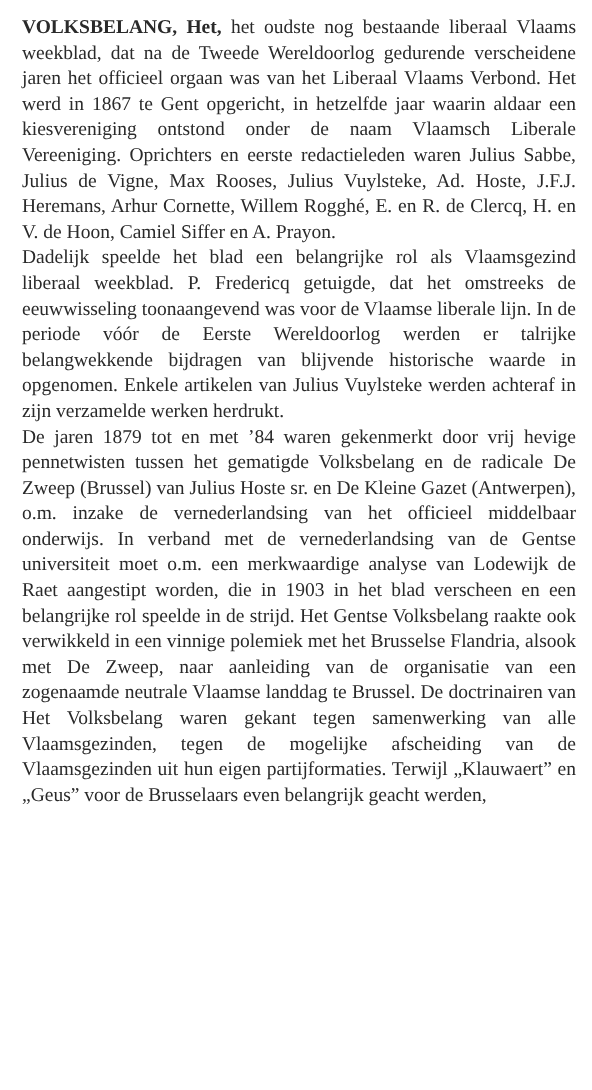VOLKSBELANG, Het, het oudste nog bestaande liberaal Vlaams weekblad, dat na de Tweede Wereldoorlog gedurende verscheidene jaren het officieel orgaan was van het Liberaal Vlaams Verbond. Het werd in 1867 te Gent opgericht, in hetzelfde jaar waarin aldaar een kiesvereniging ontstond onder de naam Vlaamsch Liberale Vereeniging. Oprichters en eerste redactieleden waren Julius Sabbe, Julius de Vigne, Max Rooses, Julius Vuylsteke, Ad. Hoste, J.F.J. Heremans, Arhur Cornette, Willem Rogghé, E. en R. de Clercq, H. en V. de Hoon, Camiel Siffer en A. Prayon.
Dadelijk speelde het blad een belangrijke rol als Vlaamsgezind liberaal weekblad. P. Fredericq getuigde, dat het omstreeks de eeuwwisseling toonaangevend was voor de Vlaamse liberale lijn. In de periode vóór de Eerste Wereldoorlog werden er talrijke belangwekkende bijdragen van blijvende historische waarde in opgenomen. Enkele artikelen van Julius Vuylsteke werden achteraf in zijn verzamelde werken herdrukt.
De jaren 1879 tot en met ’84 waren gekenmerkt door vrij hevige pennetwisten tussen het gematigde Volksbelang en de radicale De Zweep (Brussel) van Julius Hoste sr. en De Kleine Gazet (Antwerpen), o.m. inzake de vernederlandsing van het officieel middelbaar onderwijs. In verband met de vernederlandsing van de Gentse universiteit moet o.m. een merkwaardige analyse van Lodewijk de Raet aangestipt worden, die in 1903 in het blad verscheen en een belangrijke rol speelde in de strijd. Het Gentse Volksbelang raakte ook verwikkeld in een vinnige polemiek met het Brusselse Flandria, alsook met De Zweep, naar aanleiding van de organisatie van een zogenaamde neutrale Vlaamse landdag te Brussel. De doctrinairen van Het Volksbelang waren gekant tegen samenwerking van alle Vlaamsgezinden, tegen de mogelijke afscheiding van de Vlaamsgezinden uit hun eigen partijformaties. Terwijl „Klauwaert” en „Geus” voor de Brusselaars even belangrijk geacht werden,